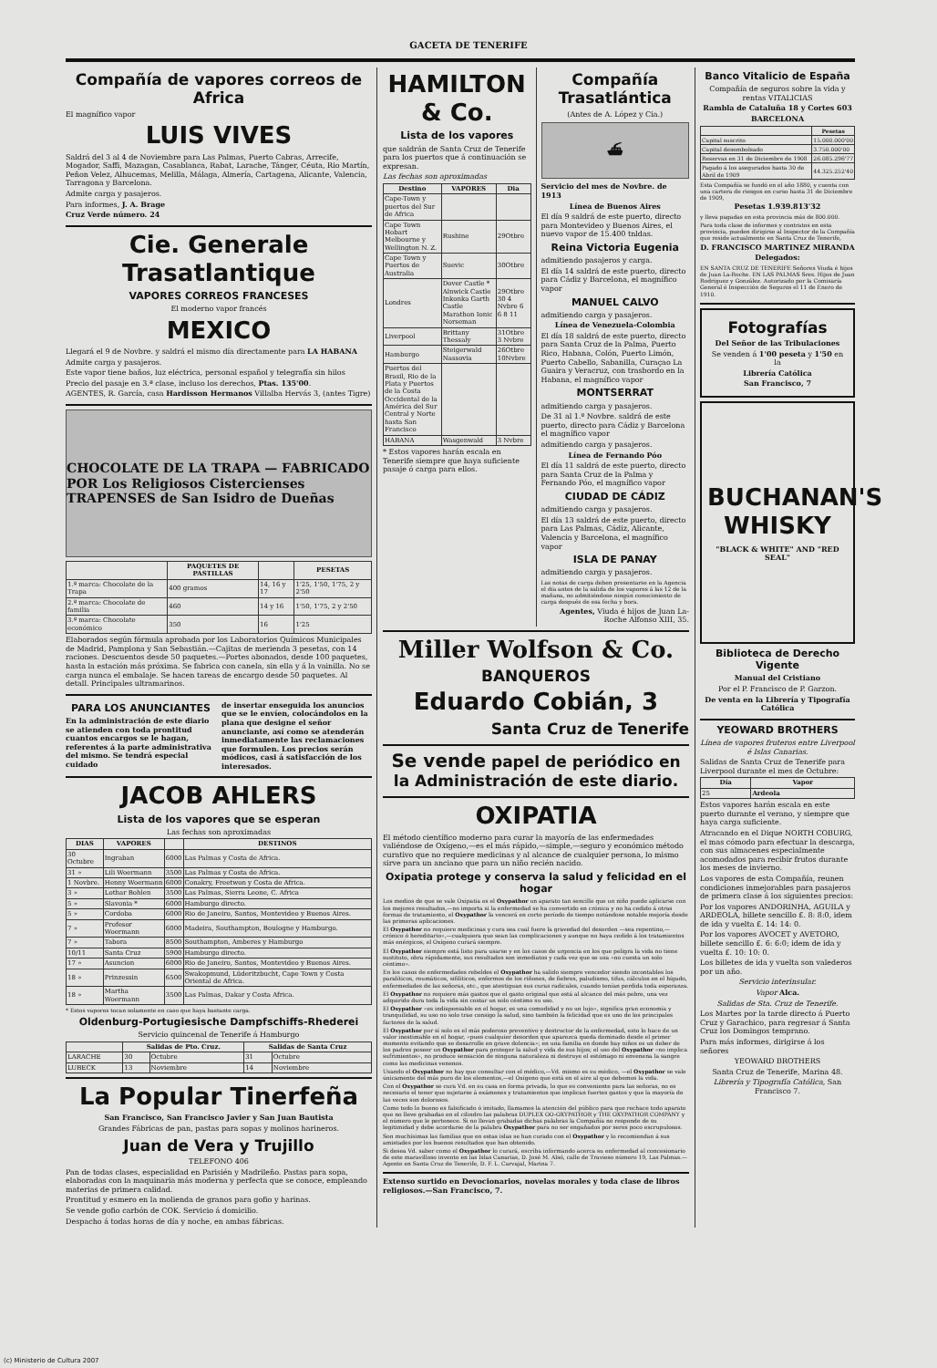GACETA DE TENERIFE
Compañía de vapores correos de Africa
El magnífico vapor
LUIS VIVES
Saldrá del 3 al 4 de Noviembre para Las Palmas, Puerto Cabras, Arrecife, Mogador, Saffi, Mazagan, Casablanca, Rabat, Larache, Tánger, Céuta, Rio Martín, Peñon Velez, Alhucemas, Melilla, Málaga, Almería, Cartagena, Alicante, Valencia, Tarragona y Barcelona.
Admite carga y pasajeros.
Para informes, J. A. Brage
Cruz Verde número. 24
Cie. Generale Trasatlantique
VAPORES CORREOS FRANCESES
El moderno vapor francés
MEXICO
Llegará el 9 de Novbre. y saldrá el mismo día directamente para LA HABANA
Admite carga y pasajeros.
Este vapor tiene baños, luz eléctrica, personal español y telegrafía sin hilos
Precio del pasaje en 3.ª clase, incluso los derechos, Ptas. 135'00.
AGENTES, R. García, casa Hardisson Hermanos Villalba Hervás 3, (antes Tigre)
CHOCOLATE DE LA TRAPA — FABRICADO POR Los Religiosos Cistercienses TRAPENSES de San Isidro de Dueñas
| | PAQUETES DE PASTILLAS | | PESETAS |
| --- | --- | --- | --- |
| 1.ª marca: Chocolate de la Trapa | 400 gramos | 14, 16 y 17 | 1'25, 1'50, 1'75, 2 y 2'50 |
| 2.ª marca: Chocolate de familia | 460 | 14 y 16 | 1'50, 1'75, 2 y 2'50 |
| 3.ª marca: Chocolate económico | 350 | 16 | 1'25 |
Elaborados según fórmula aprobada por los Laboratorios Químicos Municipales de Madrid, Pamplona y San Sebastián.—Cajitas de merienda 3 pesetas, con 14 raciones. Descuentos desde 50 paquetes.—Portes abonados, desde 100 paquetes, hasta la estación más próxima. Se fabrica con canela, sin ella y á la vainilla. No se carga nunca el embalaje. Se hacen tareas de encargo desde 50 paquetes. Al detall. Principales ultramarinos.
PARA LOS ANUNCIANTES
En la administración de este diario se atienden con toda prontitud cuantos encargos se le hagan, referentes á la parte administrativa del mismo. Se tendrá especial cuidado
de insertar enseguida los anuncios que se le envíen, colocándolos en la plana que designe el señor anunciante, así como se atenderán inmediatamente las reclamaciones que formulen. Los precios serán módicos, casi á satisfacción de los interesados.
JACOB AHLERS
Lista de los vapores que se esperan
Las fechas son aproximadas
| DIAS | VAPORES | | DESTINOS |
| --- | --- | --- | --- |
| 30 Octubre | Ingraban | 6000 | Las Palmas y Costa de Africa. |
| 31 » | Lili Woermann | 3500 | Las Palmas y Costa de Africa. |
| 1 Novbre. | Henny Woermann | 6000 | Conakry, Freetwon y Costa de Africa. |
| 3 » | Lothar Bohlen | 3500 | Las Palmas, Sierra Leone, C. Africa |
| 5 » | Slavonia * | 6000 | Hamburgo directo. |
| 5 » | Cordoba | 6000 | Rio de Janeiro, Santos, Montevideo y Buenos Aires. |
| 7 » | Profesor Woermann | 6000 | Madeira, Southampton, Boulogne y Hamburgo. |
| 7 » | Tabora | 8500 | Southampton, Amberes y Hamburgo |
| 10/11 | Santa Cruz | 5900 | Hamburgo directo. |
| 17 » | Asuncion | 6000 | Rio de Janeiro, Santos, Montevideo y Buenos Aires. |
| 18 » | Prinzessin | 6500 | Swakopmund, Lüderitzbucht, Cape Town y Costa Oriental de Africa. |
| 18 » | Martha Woermann | 3500 | Las Palmas, Dakar y Costa Africa. |
* Estos vapores tocan solamente en caso que haya bastante carga.
Oldenburg-Portugiesische Dampfschiffs-Rhederei
Servicio quincenal de Tenerife á Hamburgo
| | Salidas de Pto. Cruz. | | Salidas de Santa Cruz | |
| --- | --- | --- | --- | --- |
| LARACHE | 30 | Octubre | 31 | Octubre |
| LUBECK | 13 | Noviembre | 14 | Noviembre |
La Popular Tinerfeña
San Francisco, San Francisco Javier y San Juan Bautista
Grandes Fábricas de pan, pastas para sopas y molinos harineros.
Juan de Vera y Trujillo
TELEFONO 406
Pan de todas clases, especialidad en Parisién y Madrileño. Pastas para sopa, elaboradas con la maquinaria más moderna y perfecta que se conoce, empleando materias de primera calidad.
Prontitud y esmero en la molienda de granos para gofio y harinas.
Se vende gofio carbón de COK. Servicio á domicilio.
Despacho á todas horas de día y noche, en ambas fábricas.
HAMILTON & Co.
Lista de los vapores
que saldrán de Santa Cruz de Tenerife para los puertos que á continuación se expresan.
Las fechas son aproximadas
| Destino | VAPORES | Dia |
| --- | --- | --- |
| Cape-Town y puertos del Sur de Africa | | |
| Cape Town Hobart Melbourne y Wellington N. Z. | Rushine | 29Otbre |
| Cape Town y Puertos de Australia | Suevic | 30Otbre |
| Londres | Dover Castle * Alnwick Castle Inkonka Garth Castle Marathon Ionic Norseman | 29Otbre 30 4 Nvbre 6 6 8 11 |
| Liverpool | Brittany Thessaly | 31Otbre 3 Nvbre |
| Hamburgo | Steigerwald Nassovia | 26Otbre 10Nvbre |
| Puertos del Brasil, Rio de la Plata y Puertos de la Costa Occidental de la América del Sur Central y Norte hasta San Francisco | | |
| HABANA | Wasgenwald | 3 Nvbre |
* Estos vapores harán escala en Tenerife siempre que haya suficiente pasaje ó carga para ellos.
Compañía Trasatlántica
(Antes de A. López y Cia.)
⛴
Servicio del mes de Novbre. de 1913
Línea de Buenos Aires
El día 9 saldrá de este puerto, directo para Montevideo y Buenos Aires, el nuevo vapor de 15.400 tnldas.
Reina Victoria Eugenia
admitiendo pasajeros y carga.
El día 14 saldrá de este puerto, directo para Cádiz y Barcelona, el magnífico vapor
MANUEL CALVO
admitiendo carga y pasajeros.
Línea de Venezuela-Colombia
El día 18 saldrá de este puerto, directo para Santa Cruz de la Palma, Puerto Rico, Habana, Colón, Puerto Limón, Puerto Cabello, Sabanilla, Curaçao La Guaira y Veracruz, con trasbordo en la Habana, el magnífico vapor
MONTSERRAT
admitiendo carga y pasajeros.
De 31 al 1.º Novbre. saldrá de este puerto, directo para Cádiz y Barcelona el magnífico vapor
admitiendo carga y pasajeros.
Línea de Fernando Póo
El día 11 saldrá de este puerto, directo para Santa Cruz de la Palma y Fernando Póo, el magnífico vapor
CIUDAD DE CÁDIZ
admitiendo carga y pasajeros.
El día 13 saldrá de este puerto, directo para Las Palmas, Cádiz, Alicante, Valencia y Barcelona, el magnífico vapor
ISLA DE PANAY
admitiendo carga y pasajeros.
Las notas de carga deben presentarse en la Agencia el día antes de la salida de los vapores á las 12 de la mañana, no admitiéndose ningún conocimiento de carga después de esa fecha y hora.
Agentes, Viuda é hijos de Juan La-Roche Alfonso XIII, 35.
Miller Wolfson & Co.
BANQUEROS
Eduardo Cobián, 3
Santa Cruz de Tenerife
Se vende papel de periódico en la Administración de este diario.
OXIPATIA
El método científico moderno para curar la mayoría de las enfermedades valiéndose de Oxígeno,—es el más rápido,—simple,—seguro y económico método curativo que no requiere medicinas y al alcance de cualquier persona, lo mismo sirve para un anciano que para un niño recién nacido.
Oxipatia protege y conserva la salud y felicidad en el hogar
Los medios de que se vale Oxipatia es el Oxypathor un aparato tan sencillo que un niño puede aplicarse con los mejores resultados,—no importa si la enfermedad se ha convertido en crónica y no ha cedido á otras formas de tratamiento, el Oxypathor la vencerá en corto período de tiempo notándose notable mejoría desde las primeras aplicaciones.
El Oxypathor no requiere medicinas y cura sea cual fuere la gravedad del desorden —sea repentino,—crónico ó hereditario»,—cualquiera que sean las complicaciones y aunque no haya cedido á los tratamientos más enérgicos, el Oxígeno curará siempre.
El Oxypathor siempre está listo para usarse y en los casos de urgencia en los que peligra la vida no tiene sustituto, obra rápidamente, sus resultados son inmediatos y cada vez que se usa «no cuesta un solo céntimo».
En los casos de enfermedades rebeldes el Oxypathor ha salido siempre vencedor siendo incontables los paralíticos, reumáticos, sifilíticos, enfermos de los riñones, de fiebres, paludismo, tifus, cálculos en el hígado, enfermedades de las señoras, etc., que atestiguan sus curas radicales, cuando tenían perdida toda esperanza.
El Oxypathor no requiere más gastos que el gasto original que está al alcance del más pobre, una vez adquirido dura toda la vida sin costar un solo céntimo su uso.
El Oxypathor «es indispensable en el hogar, es una comodidad y no un lujo», significa gran economía y tranquilidad, su uso no solo trae consigo la salud, sino también la felicidad que es uno de los principales factores de la salud.
El Oxypathor por sí solo es el más poderoso preventivo y destructor de la enfermedad, esto lo hace de un valor inestimable en el hogar, «pues cualquier desorden que aparezca queda dominado desde el primer momento evitando que se desarrolle en grave dolencia»; en una familia en donde hay niños es un deber de los padres poseer un Oxypathor para proteger la salud y vida de sus hijos; el uso del Oxypathor «no implica sufrimientos», no produce sensación de ninguna naturaleza ni destruye el estómago ni envenena la sangre como las medicinas venenos.
Usando el Oxypathor no hay que consultar con el médico,—Vd. mismo es su médico, —el Oxypathor se vale únicamente del más puro de los elementos,—el Oxígeno que está en el aire al que debemos la vida.
Con el Oxypathor se cura Vd. en su casa en forma privada, lo que es conveniente para las señoras, no es necesario el tener que sujetarse á exámenes y tratamientos que implican fuertes gastos y que la mayoría de las veces son dolorosos.
Como todo lo bueno es falsificado ó imitado, llamamos la atención del público para que rechace todo aparato que no lleve grabadas en el cilindro las palabras DUPLEX OO-OXYPATHOR y THE OXYPATHOR COMPANY y el número que le pertenece. Si no llevan grabadas dichas palabras la Compañía no responde de su legitimidad y debe acordarse de la palabra Oxypathor para no ser engañados por seres poco escrupulosos.
Son muchísimas las familias que en estas islas se han curado con el Oxypathor y lo recomiendan á sus amistades por los buenos resultados que han obtenido.
Si desea Vd. saber como el Oxypathor lo curará, escriba informando acerca su enfermedad al concesionario de este maravilloso invento en las Islas Canarias, D. José M. Alsó, calle de Travieso número 19, Las Palmas.—Agente en Santa Cruz de Tenerife, D. F. L. Carvajal, Marina 7.
Extenso surtido en Devocionarios, novelas morales y toda clase de libros religiosos.—San Francisco, 7.
Banco Vitalicio de España
Compañía de seguros sobre la vida y rentas VITALICIAS
Rambla de Cataluña 18 y Cortes 603
BARCELONA
| | Pesetas |
| --- | --- |
| Capital suscrito | 15.000.000'00 |
| Capital desembolsado | 3.750.000'00 |
| Reservas en 31 de Diciembre de 1908 | 26.085.296'77 |
| Pagado á los asegurados hasta 30 de Abril de 1909 | 44.325.252'40 |
Esta Compañía se fundó en el año 1880, y cuenta con una cartera de riesgos en curso hasta 31 de Diciembre de 1909,
Pesetas 1.939.813'32
y lleva pagadas en esta provincia más de 800.000.
Para toda clase de informes y contratos en esta provincia, pueden dirigirse al Inspector de la Compañía que reside actualmente en Santa Cruz de Tenerife,
D. FRANCISCO MARTINEZ MIRANDA
Delegados:
EN SANTA CRUZ DE TENERIFE Señores Viuda é hijos de Juan La-Roche. EN LAS PALMAS Sres. Hijos de Juan Rodríguez y González. Autorizado por la Comisaría General é Inspección de Seguros el 11 de Enero de 1910.
Fotografías
Del Señor de las Tribulaciones
Se venden á 1'00 peseta y 1'50 en la
Librería Católica
San Francisco, 7
BUCHANAN'S WHISKY
"BLACK & WHITE" AND "RED SEAL"
Biblioteca de Derecho Vigente
Manual del Cristiano
Por el P. Francisco de P. Garzon.
De venta en la Librería y Tipografía Católica
YEOWARD BROTHERS
Línea de vapores fruteros entre Liverpool é Islas Canarias.
Salidas de Santa Cruz de Tenerife para Liverpool durante el mes de Octubre:
| Día | Vapor |
| --- | --- |
| 25 | Ardeola |
Estos vapores harán escala en este puerto durante el verano, y siempre que haya carga suficiente.
Atracando en el Dique NORTH COBURG, el mas cómodo para efectuar la descarga, con sus almacenes especialmente acomodados para recibir frutos durante los meses de invierno.
Los vapores de esta Compañía, reunen condiciones inmejorables para pasajeros de primera clase á los siguientes precios:
Por los vapores ANDORINHA, AGUILA y ARDEOLA, billete sencillo £. 8: 8:0, idem de ida y vuelta £. 14: 14: 0.
Por los vapores AVOCET y AVETORO, billete sencillo £. 6: 6:0; idem de ida y vuelta £. 10: 10: 0.
Los billetes de ida y vuelta son valederos por un año.
Servicio interinsular.
Vapor Alca.
Salidas de Sta. Cruz de Tenerife.
Los Martes por la tarde directo á Puerto Cruz y Garachico, para regresar á Santa Cruz los Domingos temprano.
Para más informes, dirigirse á los señores
YEOWARD BROTHERS
Santa Cruz de Tenerife, Marina 48.
Librería y Tipografía Católica, San Francisco 7.
(c) Ministerio de Cultura 2007